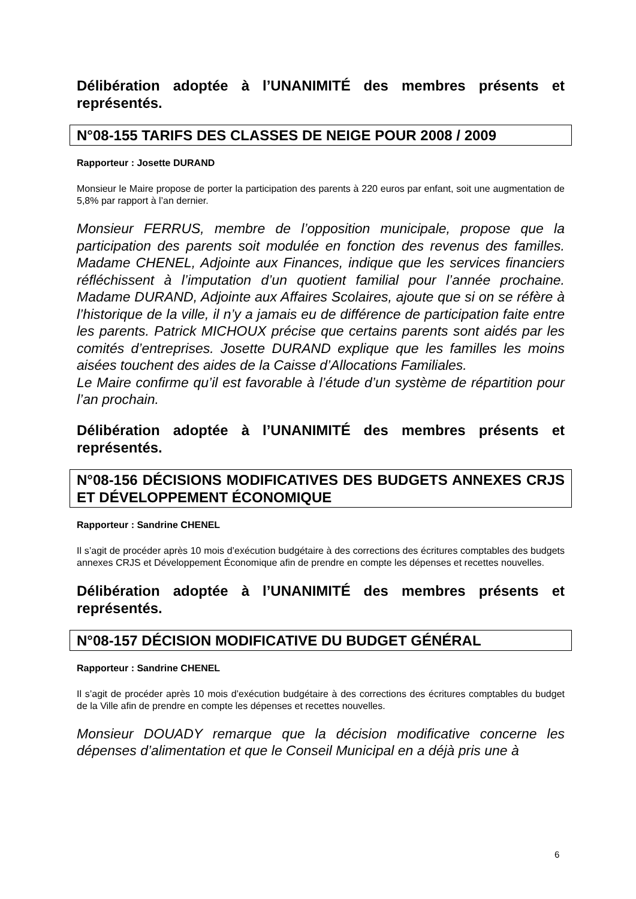Délibération adoptée à l’UNANIMITÉ des membres présents et représentés.
N°08-155 TARIFS DES CLASSES DE NEIGE POUR 2008 / 2009
Rapporteur : Josette DURAND
Monsieur le Maire propose de porter la participation des parents à 220 euros par enfant, soit une augmentation de 5,8% par rapport à l’an dernier.
Monsieur FERRUS, membre de l’opposition municipale, propose que la participation des parents soit modulée en fonction des revenus des familles. Madame CHENEL, Adjointe aux Finances, indique que les services financiers réfléchissent à l’imputation d’un quotient familial pour l’année prochaine. Madame DURAND, Adjointe aux Affaires Scolaires, ajoute que si on se réfère à l’historique de la ville, il n’y a jamais eu de différence de participation faite entre les parents. Patrick MICHOUX précise que certains parents sont aidés par les comités d’entreprises. Josette DURAND explique que les familles les moins aisées touchent des aides de la Caisse d’Allocations Familiales.
Le Maire confirme qu’il est favorable à l’étude d’un système de répartition pour l’an prochain.
Délibération adoptée à l’UNANIMITÉ des membres présents et représentés.
N°08-156 DÉCISIONS MODIFICATIVES DES BUDGETS ANNEXES CRJS ET DÉVELOPPEMENT ÉCONOMIQUE
Rapporteur : Sandrine CHENEL
Il s’agit de procéder après 10 mois d’exécution budgétaire à des corrections des écritures comptables des budgets annexes CRJS et Développement Économique afin de prendre en compte les dépenses et recettes nouvelles.
Délibération adoptée à l’UNANIMITÉ des membres présents et représentés.
N°08-157 DÉCISION MODIFICATIVE DU BUDGET GÉNÉRAL
Rapporteur : Sandrine CHENEL
Il s’agit de procéder après 10 mois d’exécution budgétaire à des corrections des écritures comptables du budget de la Ville afin de prendre en compte les dépenses et recettes nouvelles.
Monsieur DOUADY remarque que la décision modificative concerne les dépenses d’alimentation et que le Conseil Municipal en a déjà pris une à
6